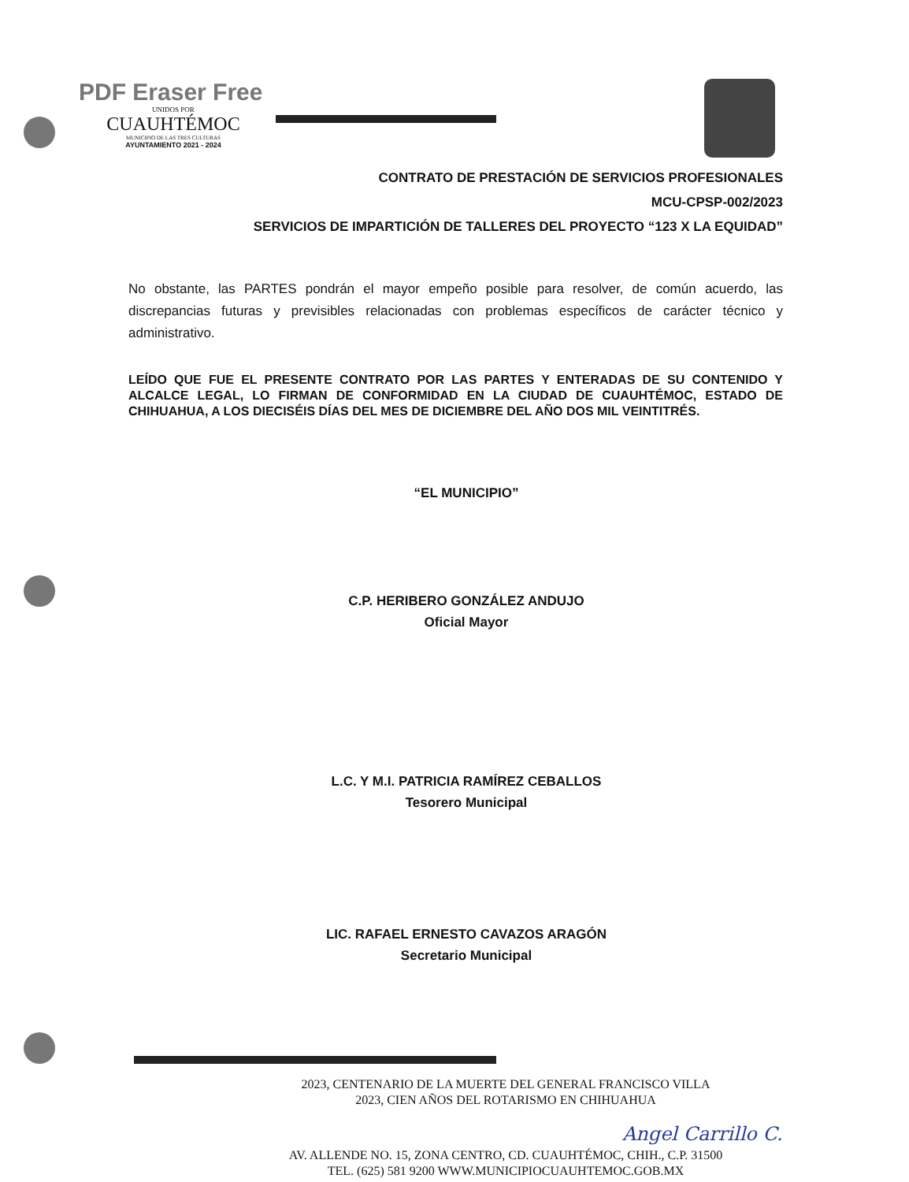PDF Eraser Free
UNIDOS POR
CUAUHTÉMOC
MUNICIPIO DE LAS TRES CULTURAS
AYUNTAMIENTO 2021 - 2024
CONTRATO DE PRESTACIÓN DE SERVICIOS PROFESIONALES
MCU-CPSP-002/2023
SERVICIOS DE IMPARTICIÓN DE TALLERES DEL PROYECTO “123 X LA EQUIDAD”
No obstante, las PARTES pondrán el mayor empeño posible para resolver, de común acuerdo, las discrepancias futuras y previsibles relacionadas con problemas específicos de carácter técnico y administrativo.
LEÍDO QUE FUE EL PRESENTE CONTRATO POR LAS PARTES Y ENTERADAS DE SU CONTENIDO Y ALCALCE LEGAL, LO FIRMAN DE CONFORMIDAD EN LA CIUDAD DE CUAUHTÉMOC, ESTADO DE CHIHUAHUA, A LOS DIECISÉIS DÍAS DEL MES DE DICIEMBRE DEL AÑO DOS MIL VEINTITRÉS.
“EL MUNICIPIO”
C.P. HERIBERO GONZÁLEZ ANDUJO
Oficial Mayor
L.C. Y M.I. PATRICIA RAMÍREZ CEBALLOS
Tesorero Municipal
LIC. RAFAEL ERNESTO CAVAZOS ARAGÓN
Secretario Municipal
2023, CENTENARIO DE LA MUERTE DEL GENERAL FRANCISCO VILLA
2023, CIEN AÑOS DEL ROTARISMO EN CHIHUAHUA
AV. ALLENDE NO. 15, ZONA CENTRO, CD. CUAUHTÉMOC, CHIH., C.P. 31500
TEL. (625) 581 9200 WWW.MUNICIPIOCUAUHTEMOC.GOB.MX
Angel Carrillo C.